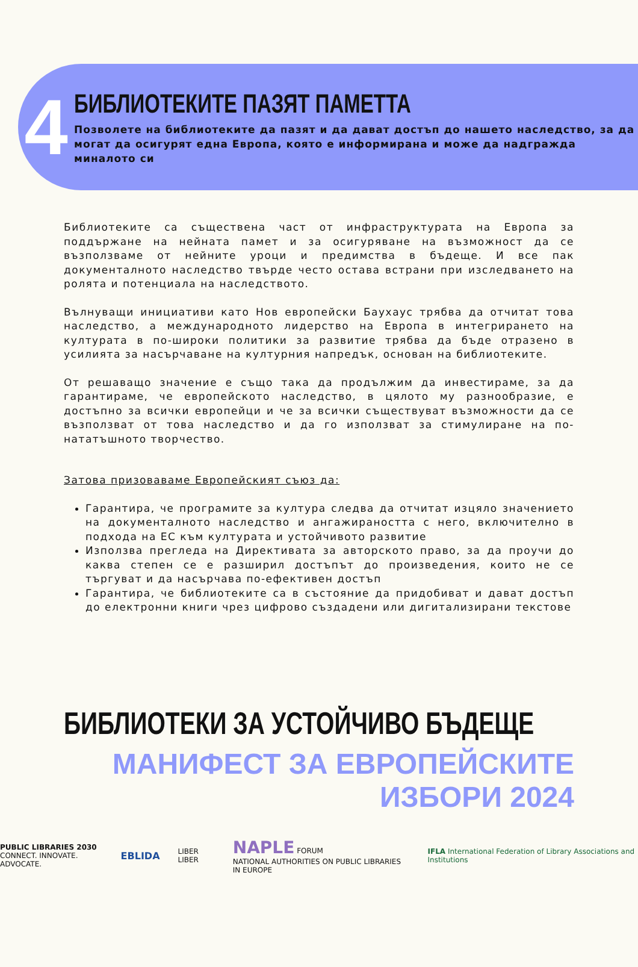4
БИБЛИОТЕКИТЕ ПАЗЯТ ПАМЕТТА
Позволете на библиотеките да пазят и да дават достъп до нашето наследство, за да могат да осигурят една Европа, която е информирана и може да надгражда миналото си
Библиотеките са съществена част от инфраструктурата на Европа за поддържане на нейната памет и за осигуряване на възможност да се възползваме от нейните уроци и предимства в бъдеще. И все пак документалното наследство твърде често остава встрани при изследването на ролята и потенциала на наследството.
Вълнуващи инициативи като Нов европейски Баухаус трябва да отчитат това наследство, а международното лидерство на Европа в интегрирането на културата в по-широки политики за развитие трябва да бъде отразено в усилията за насърчаване на културния напредък, основан на библиотеките.
От решаващо значение е също така да продължим да инвестираме, за да гарантираме, че европейското наследство, в цялото му разнообразие, е достъпно за всички европейци и че за всички съществуват възможности да се възползват от това наследство и да го използват за стимулиране на по-нататъшното творчество.
Затова призоваваме Европейският съюз да:
Гарантира, че програмите за култура следва да отчитат изцяло значението на документалното наследство и ангажираността с него, включително в подхода на ЕС към културата и устойчивото развитие
Използва прегледа на Директивата за авторското право, за да проучи до каква степен се е разширил достъпът до произведения, които не се търгуват и да насърчава по-ефективен достъп
Гарантира, че библиотеките са в състояние да придобиват и дават достъп до електронни книги чрез цифрово създадени или дигитализирани текстове
БИБЛИОТЕКИ ЗА УСТОЙЧИВО БЪДЕЩЕ
МАНИФЕСТ ЗА ЕВРОПЕЙСКИТЕ ИЗБОРИ 2024
PUBLIC LIBRARIES 2030
CONNECT. INNOVATE. ADVOCATE.
EBLIDA
LIBER LIBER
NAPLE FORUM
NATIONAL AUTHORITIES ON PUBLIC LIBRARIES IN EUROPE
IFLA International Federation of Library Associations and Institutions